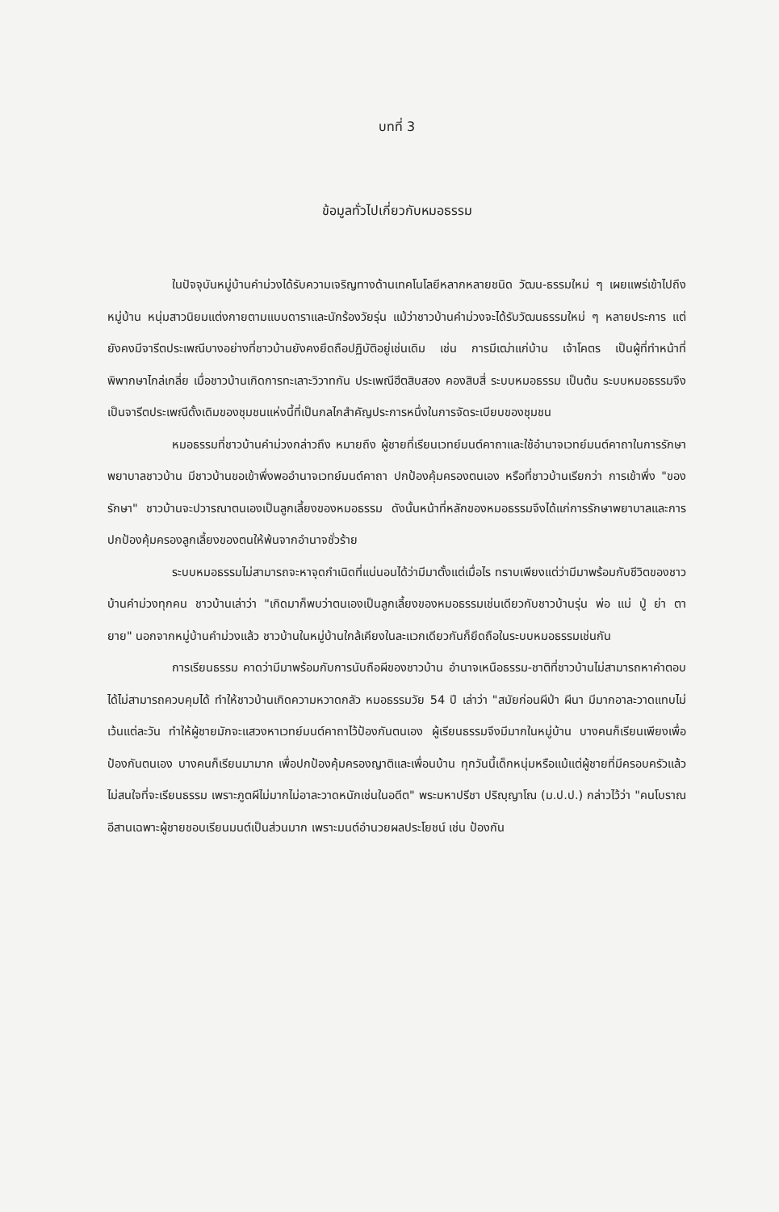บทที่ 3
ข้อมูลทั่วไปเกี่ยวกับหมอธรรม
ในปัจจุบันหมู่บ้านคำม่วงได้รับความเจริญทางด้านเทคโนโลยีหลากหลายชนิด วัฒน-ธรรมใหม่ ๆ เผยแพร่เข้าไปถึงหมู่บ้าน หนุ่มสาวนิยมแต่งกายตามแบบดาราและนักร้องวัยรุ่น แม้ว่าชาวบ้านคำม่วงจะได้รับวัฒนธรรมใหม่ ๆ หลายประการ แต่ยังคงมีจารีตประเพณีบางอย่างที่ชาวบ้านยังคงยึดถือปฏิบัติอยู่เช่นเดิม เช่น การมีเฒ่าแก่บ้าน เจ้าโคตร เป็นผู้ที่ทำหน้าที่ พิพากษาไกล่เกลี่ย เมื่อชาวบ้านเกิดการทะเลาะวิวาทกัน ประเพณีฮีตสิบสอง คองสิบสี่ ระบบหมอธรรม เป็นต้น ระบบหมอธรรมจึงเป็นจารีตประเพณีดั้งเดิมของชุมชนแห่งนี้ที่เป็นกลไกสำคัญประการหนึ่งในการจัดระเบียบของชุมชน
หมอธรรมที่ชาวบ้านคำม่วงกล่าวถึง หมายถึง ผู้ชายที่เรียนเวทย์มนต์คาถาและใช้อำนาจเวทย์มนต์คาถาในการรักษาพยาบาลชาวบ้าน มีชาวบ้านขอเข้าพึ่งพออำนาจเวทย์มนต์คาถา ปกป้องคุ้มครองตนเอง หรือที่ชาวบ้านเรียกว่า การเข้าพึ่ง "ของรักษา" ชาวบ้านจะปวารณาตนเองเป็นลูกเลี้ยงของหมอธรรม ดังนั้นหน้าที่หลักของหมอธรรมจึงได้แก่การรักษาพยาบาลและการปกป้องคุ้มครองลูกเลี้ยงของตนให้พ้นจากอำนาจชั่วร้าย
ระบบหมอธรรมไม่สามารถจะหาจุดกำเนิดที่แน่นอนได้ว่ามีมาตั้งแต่เมื่อไร ทราบเพียงแต่ว่ามีมาพร้อมกับชีวิตของชาวบ้านคำม่วงทุกคน ชาวบ้านเล่าว่า "เกิดมาก็พบว่าตนเองเป็นลูกเลี้ยงของหมอธรรมเช่นเดียวกับชาวบ้านรุ่น พ่อ แม่ ปู่ ย่า ตา ยาย" นอกจากหมู่บ้านคำม่วงแล้ว ชาวบ้านในหมู่บ้านใกล้เคียงในละแวกเดียวกันก็ยึดถือในระบบหมอธรรมเช่นกัน
การเรียนธรรม คาดว่ามีมาพร้อมกับการนับถือผีของชาวบ้าน อำนาจเหนือธรรม-ชาติที่ชาวบ้านไม่สามารถหาคำตอบได้ไม่สามารถควบคุมได้ ทำให้ชาวบ้านเกิดความหวาดกลัว หมอธรรมวัย 54 ปี เล่าว่า "สมัยก่อนผีป่า ผีนา มีมากอาละวาดแทบไม่เว้นแต่ละวัน ทำให้ผู้ชายมักจะแสวงหาเวทย์มนต์คาถาไว้ป้องกันตนเอง ผู้เรียนธรรมจึงมีมากในหมู่บ้าน บางคนก็เรียนเพียงเพื่อป้องกันตนเอง บางคนก็เรียนมามาก เพื่อปกป้องคุ้มครองญาติและเพื่อนบ้าน ทุกวันนี้เด็กหนุ่มหรือแม้แต่ผู้ชายที่มีครอบครัวแล้วไม่สนใจที่จะเรียนธรรม เพราะภูตผีไม่มากไม่อาละวาดหนักเช่นในอดีต" พระมหาปรีชา ปริญฺญาโณ (ม.ป.ป.) กล่าวไว้ว่า "คนโบราณอีสานเฉพาะผู้ชายชอบเรียนมนต์เป็นส่วนมาก เพราะมนต์อำนวยผลประโยชน์ เช่น ป้องกัน